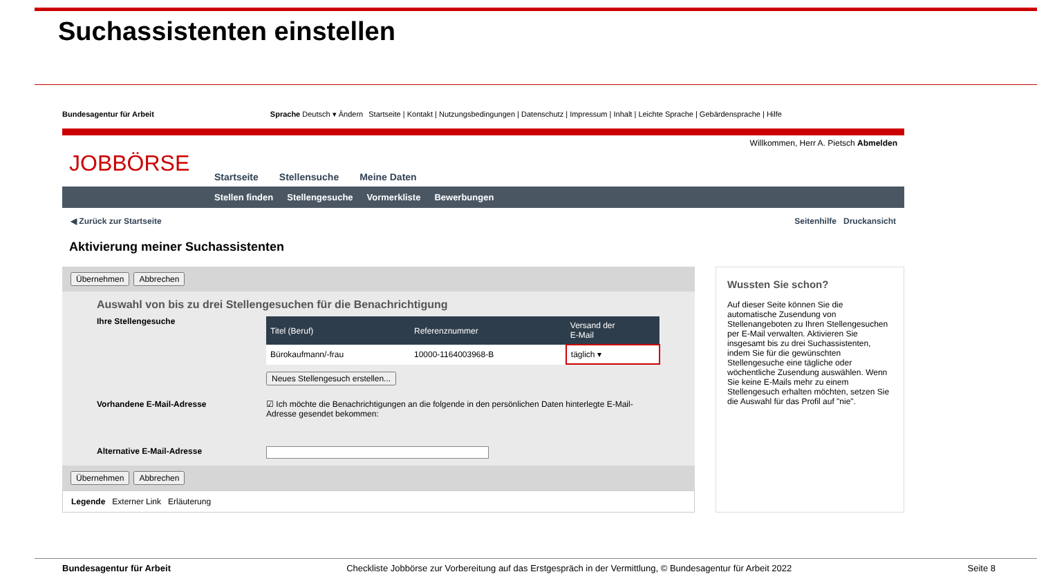Suchassistenten einstellen
Bundesagentur für Arbeit Sprache Deutsch ▾ Ändern Startseite | Kontakt | Nutzungsbedingungen | Datenschutz | Impressum | Inhalt | Leichte Sprache | Gebärdensprache | Hilfe
Willkommen, Herr A. Pietsch Abmelden
JOBBÖRSE
Startseite Stellensuche Meine Daten
Stellen finden Stellengesuche Vormerkliste Bewerbungen
◀ Zurück zur Startseite Seitenhilfe Druckansicht
Aktivierung meiner Suchassistenten
Übernehmen Abbrechen
Auswahl von bis zu drei Stellengesuchen für die Benachrichtigung
Ihre Stellengesuche
| Titel (Beruf) | Referenznummer | Versand der E-Mail |
| --- | --- | --- |
| Bürokaufmann/-frau | 10000-1164003968-B | täglich ▾ |
Neues Stellengesuch erstellen...
Vorhandene E-Mail-Adresse ☑ Ich möchte die Benachrichtigungen an die folgende in den persönlichen Daten hinterlegte E-Mail-Adresse gesendet bekommen:
Alternative E-Mail-Adresse
Übernehmen Abbrechen
Legende Externer Link Erläuterung
Wussten Sie schon?
Auf dieser Seite können Sie die automatische Zusendung von Stellenangeboten zu Ihren Stellengesuchen per E-Mail verwalten. Aktivieren Sie insgesamt bis zu drei Suchassistenten, indem Sie für die gewünschten Stellengesuche eine tägliche oder wöchentliche Zusendung auswählen. Wenn Sie keine E-Mails mehr zu einem Stellengesuch erhalten möchten, setzen Sie die Auswahl für das Profil auf "nie".
Bundesagentur für Arbeit Checkliste Jobbörse zur Vorbereitung auf das Erstgespräch in der Vermittlung, © Bundesagentur für Arbeit 2022 Seite 8